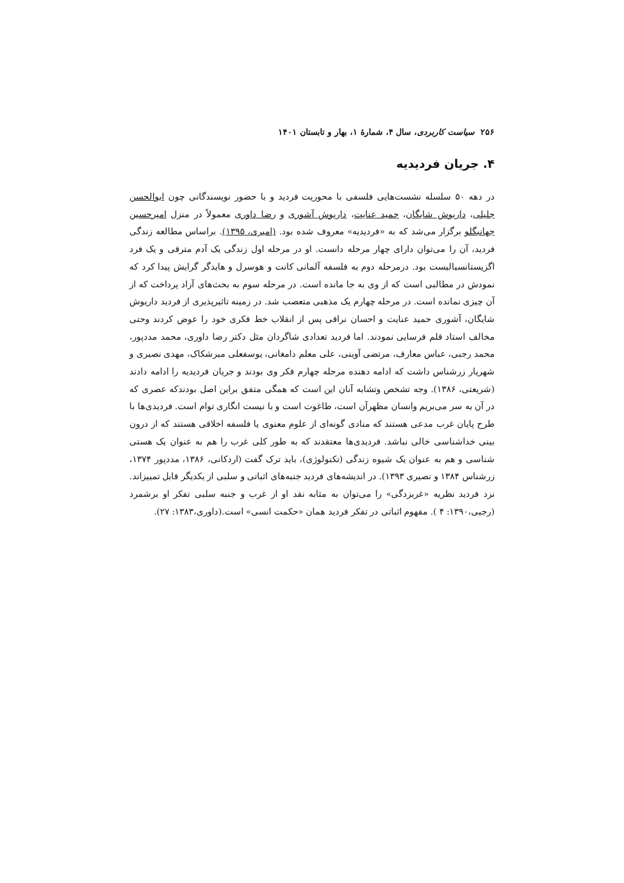۲۵۶ سیاست کاربردی، سال ۴، شمارۀ ۱، بهار و تابستان ۱۴۰۱
۴. جریان فردیدیه
در دهه ۵۰ سلسله نشست‌هایی فلسفی با محوریت فردید و با حضور نویسندگانی چون ابوالحسن جلیلی، داریوش شایگان، حمید عنایت، داریوش آشوری و رضا داوری معمولاً در منزل امیرحسین جهانبگلو برگزار می‌شد که به «فردیدیه» معروف شده بود. (امیری، ۱۳۹۵). براساس مطالعه زندگی فردید، آن را می‌توان دارای چهار مرحله دانست. او در مرحله اول زندگی یک آدم مترقی و یک فرد اگزیستانسیالیست بود. درمرحله دوم به فلسفه آلمانی کانت و هوسرل و هایدگر گرایش پیدا کرد که نمودش در مطالبی است که از وی به جا مانده است. در مرحله سوم به بحث‌های آزاد پرداخت که از آن چیزی نمانده است. در مرحله چهارم یک مذهبی متعصب شد. در زمینه تاثیرپذیری از فردید داریوش شایگان، آشوری حمید عنایت و احسان نراقی پس از انقلاب خط فکری خود را عوض کردند وحتی مخالف استاد قلم فرسایی نمودند. اما فردید تعدادی شاگردان مثل دکتر رضا داوری، محمد مددپور، محمد رجبی، عباس معارف، مرتضی آوینی، علی معلم دامغانی، یوسفعلی میرشکاک، مهدی نصیری و شهریار زرشناس داشت که ادامه دهنده مرحله چهارم فکر وی بودند و جریان فردیدیه را ادامه دادند (شریعتی، ۱۳۸۶). وجه تشخص وتشابه آنان این است که همگی متفق براین اصل بودندکه عصری که در آن به سر می‌بریم وانسان مظهرآن است، طاغوت است و با نیست انگاری توام است. فردیدی‌ها با طرح پایان غرب مدعی هستند که منادی گونه‌ای از علوم معنوی یا فلسفه اخلاقی هستند که از درون بینی خداشناسی خالی نباشد. فردیدی‌ها معتقدند که به طور کلی غرب را هم به عنوان یک هستی شناسی و هم به عنوان یک شیوه زندگی (تکنولوژی)، باید ترک گفت (اردکانی، ۱۳۸۶، مددپور ۱۳۷۴، زرشناس ۱۳۸۴ و نصیری ۱۳۹۳). در اندیشه‌های فردید جنبه‌های اثباتی و سلبی از یکدیگر قابل تمییزاند. نزد فردید نظریه «غربزدگی» را می‌توان به مثابه نقد او از غرب و جنبه سلبی تفکر او برشمرد (رجبی،۱۳۹۰: ۴ ). مفهوم اثباتی در تفکر فردید همان «حکمت انسی» است.(داوری،۱۳۸۳: ۲۷).